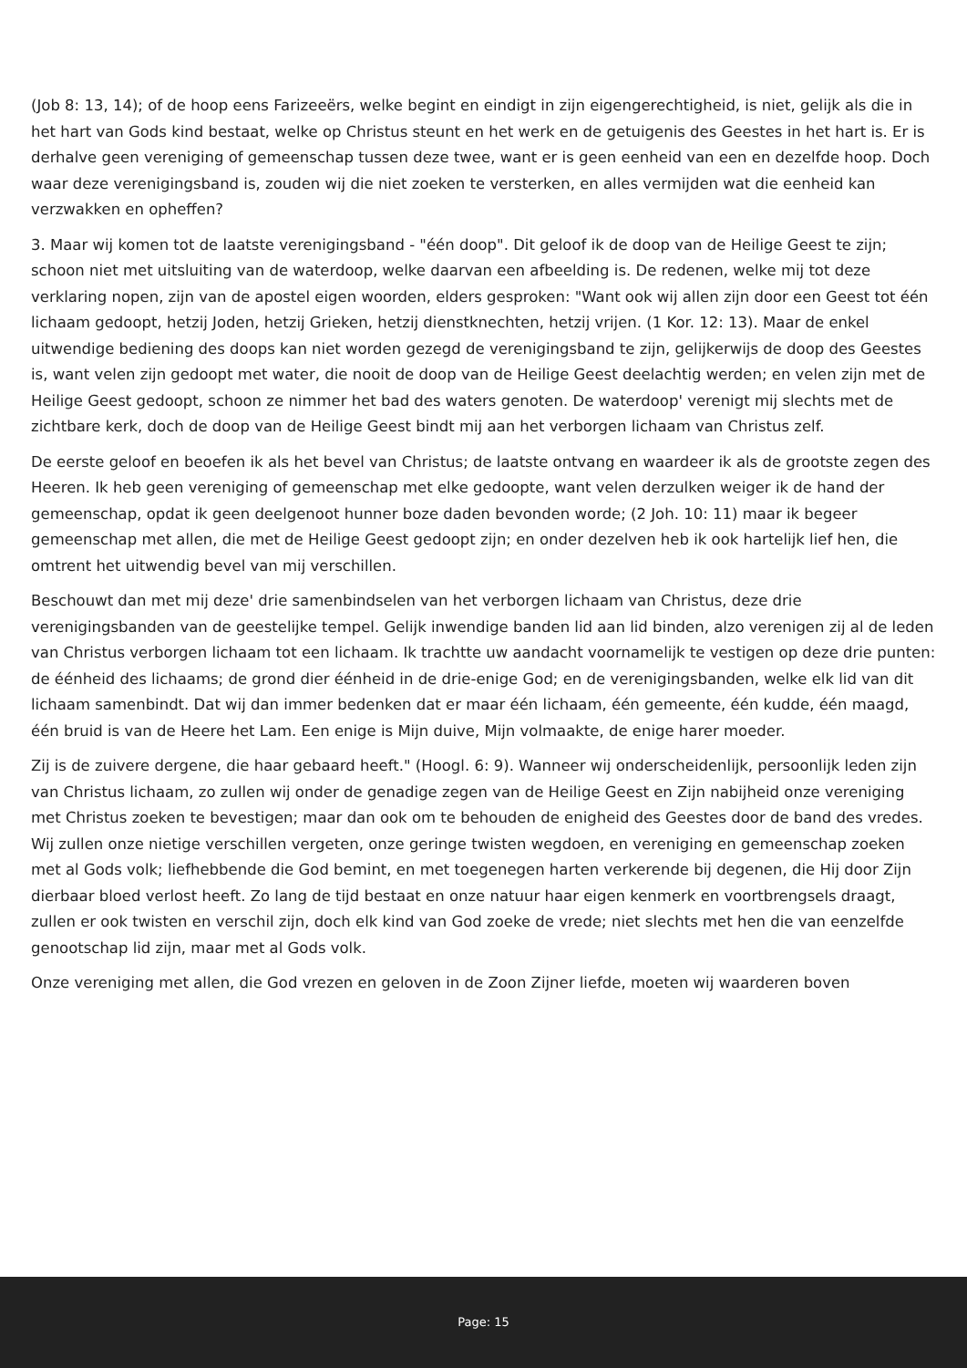(Job 8: 13, 14); of de hoop eens Farizeeërs, welke begint en eindigt in zijn eigengerechtigheid, is niet, gelijk als die in het hart van Gods kind bestaat, welke op Christus steunt en het werk en de getuigenis des Geestes in het hart is. Er is derhalve geen vereniging of gemeenschap tussen deze twee, want er is geen eenheid van een en dezelfde hoop. Doch waar deze verenigingsband is, zouden wij die niet zoeken te versterken, en alles vermijden wat die eenheid kan verzwakken en opheffen?
3. Maar wij komen tot de laatste verenigingsband - "één doop". Dit geloof ik de doop van de Heilige Geest te zijn; schoon niet met uitsluiting van de waterdoop, welke daarvan een afbeelding is. De redenen, welke mij tot deze verklaring nopen, zijn van de apostel eigen woorden, elders gesproken: "Want ook wij allen zijn door een Geest tot één lichaam gedoopt, hetzij Joden, hetzij Grieken, hetzij dienstknechten, hetzij vrijen. (1 Kor. 12: 13). Maar de enkel uitwendige bediening des doops kan niet worden gezegd de verenigingsband te zijn, gelijkerwijs de doop des Geestes is, want velen zijn gedoopt met water, die nooit de doop van de Heilige Geest deelachtig werden; en velen zijn met de Heilige Geest gedoopt, schoon ze nimmer het bad des waters genoten. De waterdoop' verenigt mij slechts met de zichtbare kerk, doch de doop van de Heilige Geest bindt mij aan het verborgen lichaam van Christus zelf.
De eerste geloof en beoefen ik als het bevel van Christus; de laatste ontvang en waardeer ik als de grootste zegen des Heeren. Ik heb geen vereniging of gemeenschap met elke gedoopte, want velen derzulken weiger ik de hand der gemeenschap, opdat ik geen deelgenoot hunner boze daden bevonden worde; (2 Joh. 10: 11) maar ik begeer gemeenschap met allen, die met de Heilige Geest gedoopt zijn; en onder dezelven heb ik ook hartelijk lief hen, die omtrent het uitwendig bevel van mij verschillen.
Beschouwt dan met mij deze' drie samenbindselen van het verborgen lichaam van Christus, deze drie verenigingsbanden van de geestelijke tempel. Gelijk inwendige banden lid aan lid binden, alzo verenigen zij al de leden van Christus verborgen lichaam tot een lichaam. Ik trachtte uw aandacht voornamelijk te vestigen op deze drie punten: de éénheid des lichaams; de grond dier éénheid in de drie-enige God; en de verenigingsbanden, welke elk lid van dit lichaam samenbindt. Dat wij dan immer bedenken dat er maar één lichaam, één gemeente, één kudde, één maagd, één bruid is van de Heere het Lam. Een enige is Mijn duive, Mijn volmaakte, de enige harer moeder.
Zij is de zuivere dergene, die haar gebaard heeft." (Hoogl. 6: 9). Wanneer wij onderscheidenlijk, persoonlijk leden zijn van Christus lichaam, zo zullen wij onder de genadige zegen van de Heilige Geest en Zijn nabijheid onze vereniging met Christus zoeken te bevestigen; maar dan ook om te behouden de enigheid des Geestes door de band des vredes. Wij zullen onze nietige verschillen vergeten, onze geringe twisten wegdoen, en vereniging en gemeenschap zoeken met al Gods volk; liefhebbende die God bemint, en met toegenegen harten verkerende bij degenen, die Hij door Zijn dierbaar bloed verlost heeft. Zo lang de tijd bestaat en onze natuur haar eigen kenmerk en voortbrengsels draagt, zullen er ook twisten en verschil zijn, doch elk kind van God zoeke de vrede; niet slechts met hen die van eenzelfde genootschap lid zijn, maar met al Gods volk.
Onze vereniging met allen, die God vrezen en geloven in de Zoon Zijner liefde, moeten wij waarderen boven
Page: 15